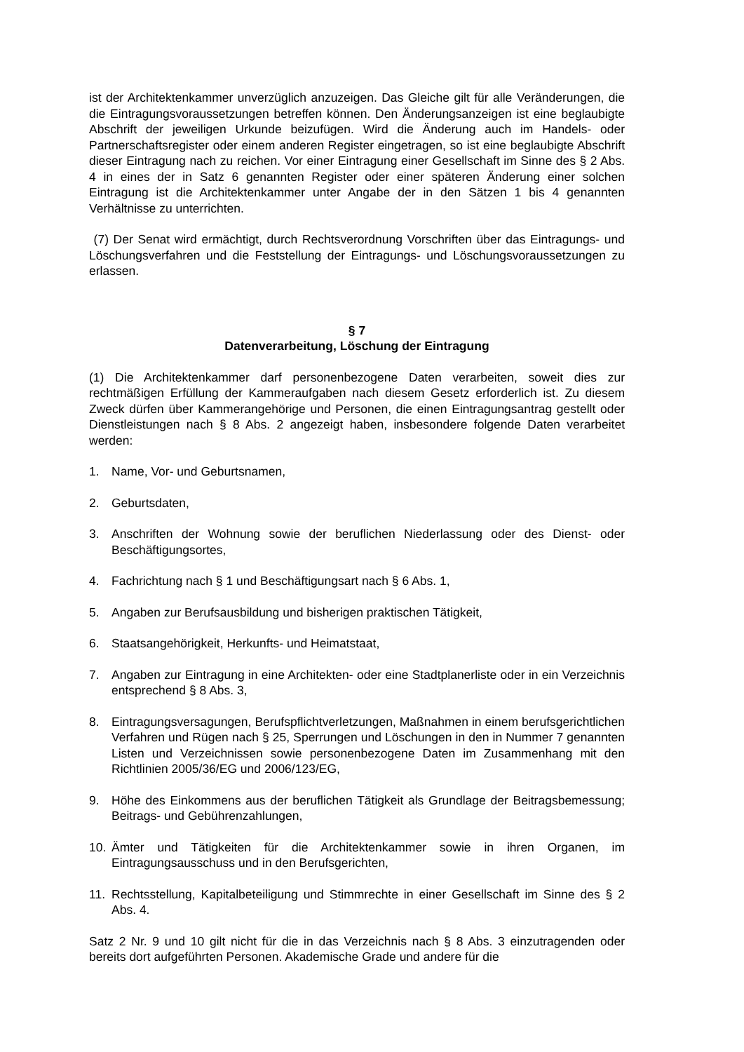ist der Architektenkammer unverzüglich anzuzeigen. Das Gleiche gilt für alle Veränderungen, die die Eintragungsvoraussetzungen betreffen können. Den Änderungsanzeigen ist eine beglaubigte Abschrift der jeweiligen Urkunde beizufügen. Wird die Änderung auch im Handels- oder Partnerschaftsregister oder einem anderen Register eingetragen, so ist eine beglaubigte Abschrift dieser Eintragung nach zu reichen. Vor einer Eintragung einer Gesellschaft im Sinne des § 2 Abs. 4 in eines der in Satz 6 genannten Register oder einer späteren Änderung einer solchen Eintragung ist die Architektenkammer unter Angabe der in den Sätzen 1 bis 4 genannten Verhältnisse zu unterrichten.
(7) Der Senat wird ermächtigt, durch Rechtsverordnung Vorschriften über das Eintragungs- und Löschungsverfahren und die Feststellung der Eintragungs- und Löschungsvoraussetzungen zu erlassen.
§ 7
Datenverarbeitung, Löschung der Eintragung
(1) Die Architektenkammer darf personenbezogene Daten verarbeiten, soweit dies zur rechtmäßigen Erfüllung der Kammeraufgaben nach diesem Gesetz erforderlich ist. Zu diesem Zweck dürfen über Kammerangehörige und Personen, die einen Eintragungsantrag gestellt oder Dienstleistungen nach § 8 Abs. 2 angezeigt haben, insbesondere folgende Daten verarbeitet werden:
1. Name, Vor- und Geburtsnamen,
2. Geburtsdaten,
3. Anschriften der Wohnung sowie der beruflichen Niederlassung oder des Dienst- oder Beschäftigungsortes,
4. Fachrichtung nach § 1 und Beschäftigungsart nach § 6 Abs. 1,
5. Angaben zur Berufsausbildung und bisherigen praktischen Tätigkeit,
6. Staatsangehörigkeit, Herkunfts- und Heimatstaat,
7. Angaben zur Eintragung in eine Architekten- oder eine Stadtplanerliste oder in ein Verzeichnis entsprechend § 8 Abs. 3,
8. Eintragungsversagungen, Berufspflichtverletzungen, Maßnahmen in einem berufsgerichtlichen Verfahren und Rügen nach § 25, Sperrungen und Löschungen in den in Nummer 7 genannten Listen und Verzeichnissen sowie personenbezogene Daten im Zusammenhang mit den Richtlinien 2005/36/EG und 2006/123/EG,
9. Höhe des Einkommens aus der beruflichen Tätigkeit als Grundlage der Beitragsbemessung; Beitrags- und Gebührenzahlungen,
10. Ämter und Tätigkeiten für die Architektenkammer sowie in ihren Organen, im Eintragungsausschuss und in den Berufsgerichten,
11. Rechtsstellung, Kapitalbeteiligung und Stimmrechte in einer Gesellschaft im Sinne des § 2 Abs. 4.
Satz 2 Nr. 9 und 10 gilt nicht für die in das Verzeichnis nach § 8 Abs. 3 einzutragenden oder bereits dort aufgeführten Personen. Akademische Grade und andere für die